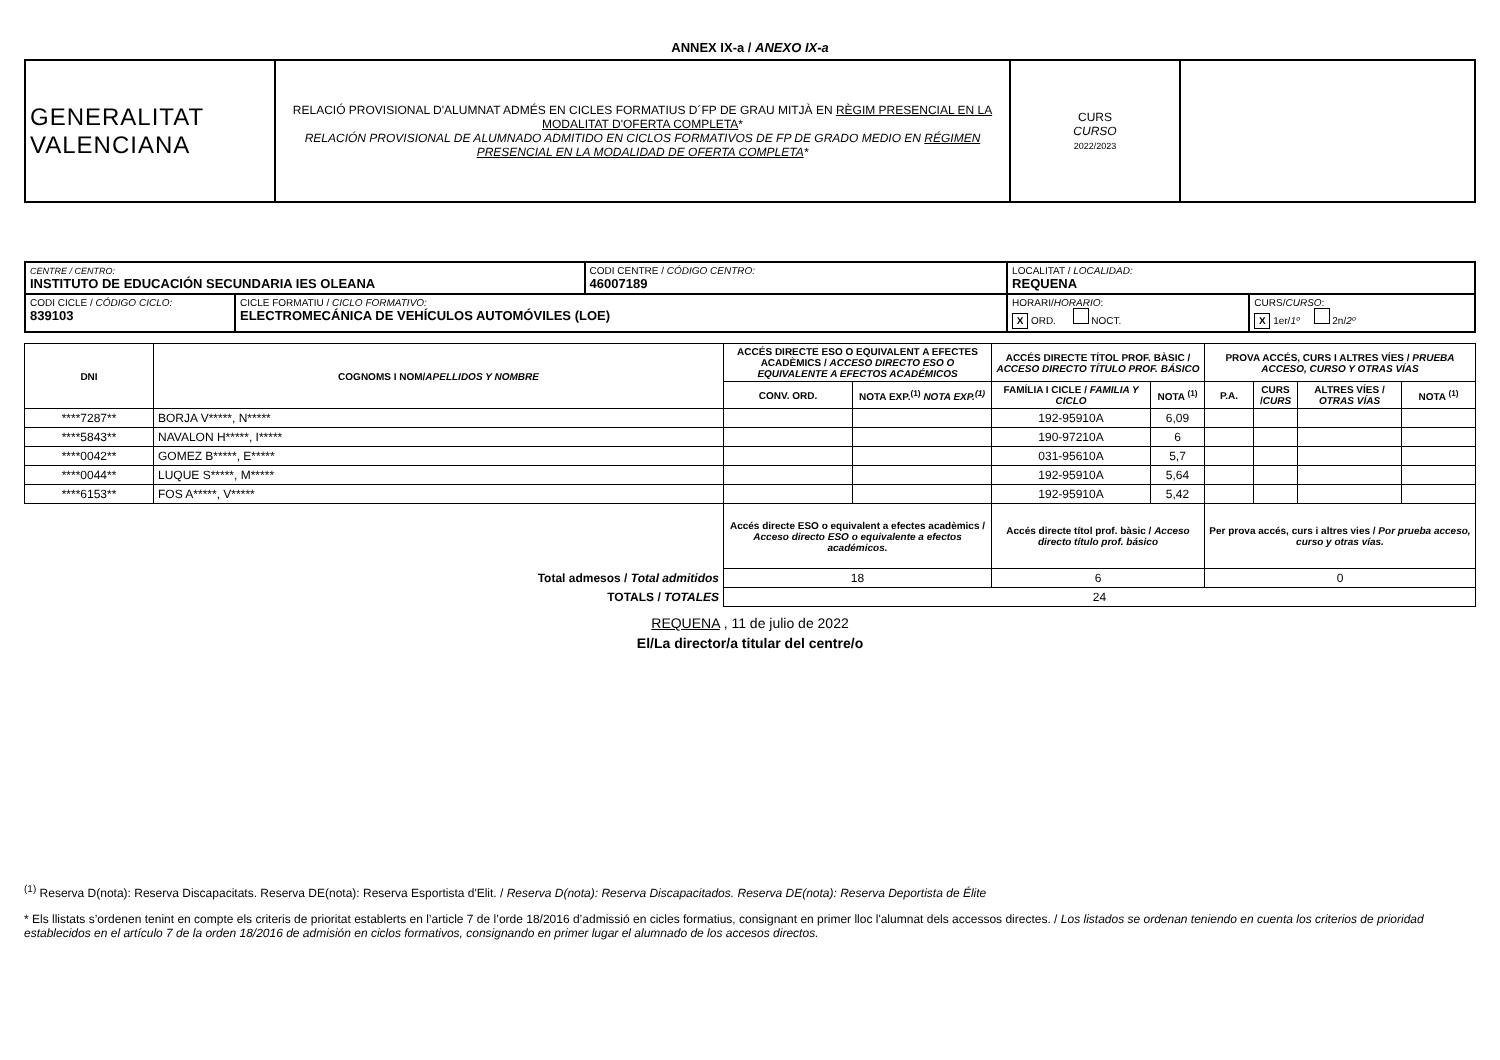ANNEX IX-a / ANEXO IX-a
| GENERALITAT VALENCIANA | RELACIÓ PROVISIONAL D'ALUMNAT ADMÉS EN CICLES FORMATIUS D´FP DE GRAU MITJÀ EN RÈGIM PRESENCIAL EN LA MODALITAT D'OFERTA COMPLETA * RELACIÓN PROVISIONAL DE ALUMNADO ADMITIDO EN CICLOS FORMATIVOS DE FP DE GRADO MEDIO EN RÉGIMEN PRESENCIAL EN LA MODALIDAD DE OFERTA COMPLETA * | CURS CURSO 2022/2023 | |
| CENTRE / CENTRO: INSTITUTO DE EDUCACIÓN SECUNDARIA IES OLEANA | | CODI CENTRE / CÓDIGO CENTRO: 46007189 | LOCALITAT / LOCALIDAD: REQUENA | |
| CODI CICLE / CÓDIGO CICLO: 839103 | CICLE FORMATIU / CICLO FORMATIVO: ELECTROMECÁNICA DE VEHÍCULOS AUTOMÓVILES (LOE) | | HORARI/ HORARIO : X ORD. NOCT. | CURS/ CURSO : X 1er/ 1º 2n/ 2º |
| DNI | COGNOMS I NOM/ APELLIDOS Y NOMBRE | ACCÉS DIRECTE ESO O EQUIVALENT A EFECTES ACADÈMICS / ACCESO DIRECTO ESO O EQUIVALENTE A EFECTOS ACADÉMICOS | | ACCÉS DIRECTE TÍTOL PROF. BÀSIC / ACCESO DIRECTO TÍTULO PROF. BÁSICO | | PROVA ACCÉS, CURS I ALTRES VÍES / PRUEBA ACCESO, CURSO Y OTRAS VÍAS | | | |
| --- | --- | --- | --- | --- | --- | --- | --- | --- | --- |
| | | CONV. ORD. | NOTA EXP.<sup>(1)</sup> NOTA EXP.<sup>(1)</sup> | FAMÍLIA I CICLE / FAMILIA Y CICLO | NOTA <sup>(1)</sup> | P.A. | CURS / CURS | ALTRES VÍES / OTRAS VÍAS | NOTA <sup>(1)</sup> |
| ****7287** | BORJA V*****, N***** | | | 192-95910A | 6,09 | | | | |
| ****5843** | NAVALON H*****, I***** | | | 190-97210A | 6 | | | | |
| ****0042** | GOMEZ B*****, E***** | | | 031-95610A | 5,7 | | | | |
| ****0044** | LUQUE S*****, M***** | | | 192-95910A | 5,64 | | | | |
| ****6153** | FOS A*****, V***** | | | 192-95910A | 5,42 | | | | |
| | | Accés directe ESO o equivalent a efectes acadèmics / Acceso directo ESO o equivalente a efectos académicos. | | Accés directe títol prof. bàsic / Acceso directo título prof. básico | | Per prova accés, curs i altres vies / Por prueba acceso, curso y otras vías. | | | |
| Total admesos / Total admitidos | | 18 | | 6 | | 0 | | | |
| TOTALS / TOTALES | | 24 | | | | | | | |
REQUENA , 11 de julio de 2022
El/La director/a titular del centre/o
<sup>(1)</sup> Reserva D(nota): Reserva Discapacitats. Reserva DE(nota): Reserva Esportista d'Elit. / Reserva D(nota): Reserva Discapacitados. Reserva DE(nota): Reserva Deportista de Élite
* Els llistats s’ordenen tenint en compte els criteris de prioritat establerts en l’article 7 de l’orde 18/2016 d’admissió en cicles formatius, consignant en primer lloc l'alumnat dels accessos directes. / Los listados se ordenan teniendo en cuenta los criterios de prioridad establecidos en el artículo 7 de la orden 18/2016 de admisión en ciclos formativos, consignando en primer lugar el alumnado de los accesos directos.